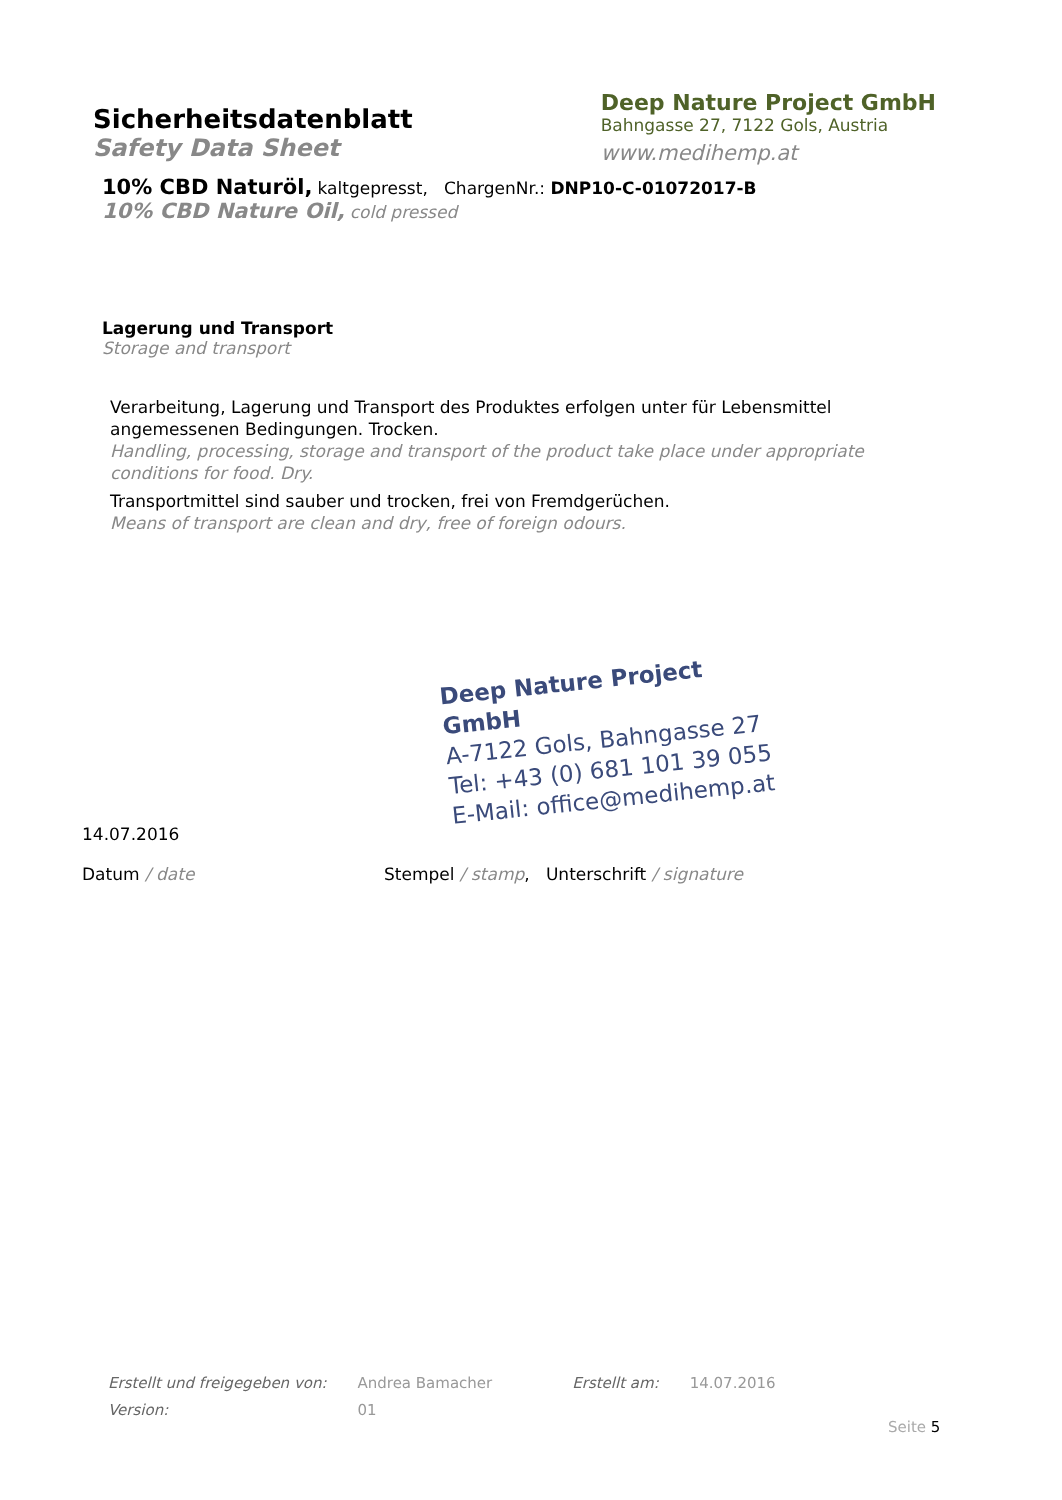Sicherheitsdatenblatt
Safety Data Sheet
Deep Nature Project GmbH
Bahngasse 27, 7122 Gols, Austria
www.medihemp.at
10% CBD Naturöl, kaltgepresst, ChargenNr.: DNP10-C-01072017-B
10% CBD Nature Oil, cold pressed
Lagerung und Transport
Storage and transport
Verarbeitung, Lagerung und Transport des Produktes erfolgen unter für Lebensmittel angemessenen Bedingungen. Trocken.
Handling, processing, storage and transport of the product take place under appropriate conditions for food. Dry.
Transportmittel sind sauber und trocken, frei von Fremdgerüchen.
Means of transport are clean and dry, free of foreign odours.
Deep Nature Project GmbH
A-7122 Gols, Bahngasse 27
Tel: +43 (0) 681 101 39 055
E-Mail: office@medihemp.at
14.07.2016
Datum / date Stempel / stamp, Unterschrift / signature
| Erstellt und freigegeben von: | Andrea Bamacher | Erstellt am: | 14.07.2016 |
| Version: | 01 | | |
Seite 5